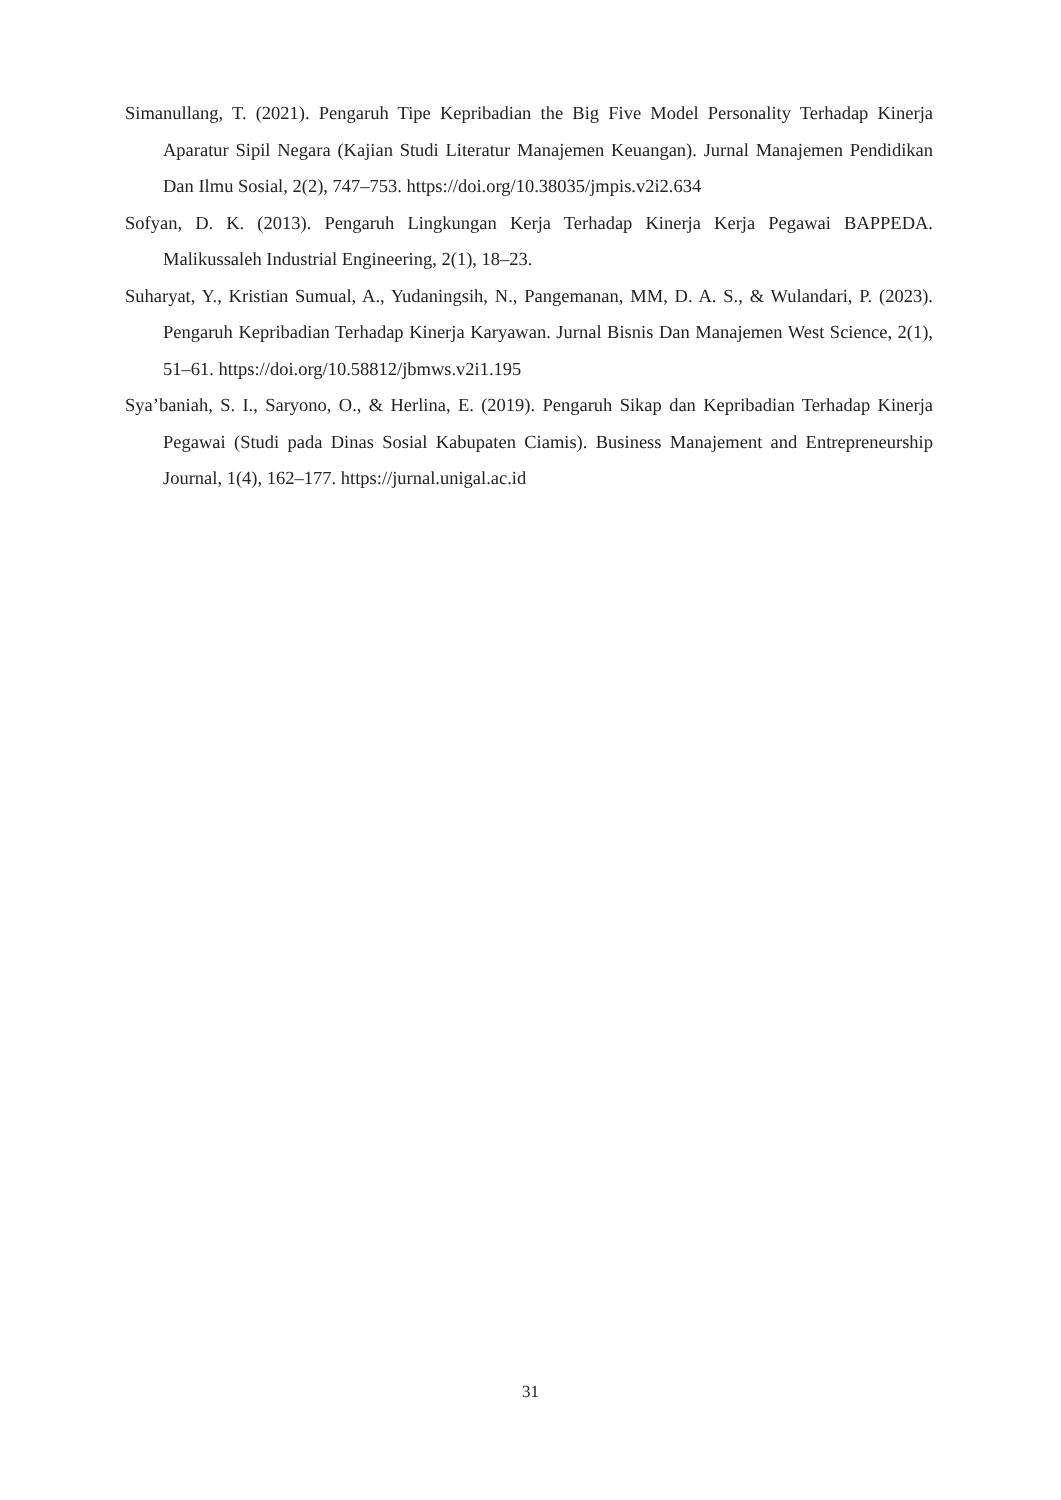Simanullang, T. (2021). Pengaruh Tipe Kepribadian the Big Five Model Personality Terhadap Kinerja Aparatur Sipil Negara (Kajian Studi Literatur Manajemen Keuangan). Jurnal Manajemen Pendidikan Dan Ilmu Sosial, 2(2), 747–753. https://doi.org/10.38035/jmpis.v2i2.634
Sofyan, D. K. (2013). Pengaruh Lingkungan Kerja Terhadap Kinerja Kerja Pegawai BAPPEDA. Malikussaleh Industrial Engineering, 2(1), 18–23.
Suharyat, Y., Kristian Sumual, A., Yudaningsih, N., Pangemanan, MM, D. A. S., & Wulandari, P. (2023). Pengaruh Kepribadian Terhadap Kinerja Karyawan. Jurnal Bisnis Dan Manajemen West Science, 2(1), 51–61. https://doi.org/10.58812/jbmws.v2i1.195
Sya’baniah, S. I., Saryono, O., & Herlina, E. (2019). Pengaruh Sikap dan Kepribadian Terhadap Kinerja Pegawai (Studi pada Dinas Sosial Kabupaten Ciamis). Business Manajement and Entrepreneurship Journal, 1(4), 162–177. https://jurnal.unigal.ac.id
31